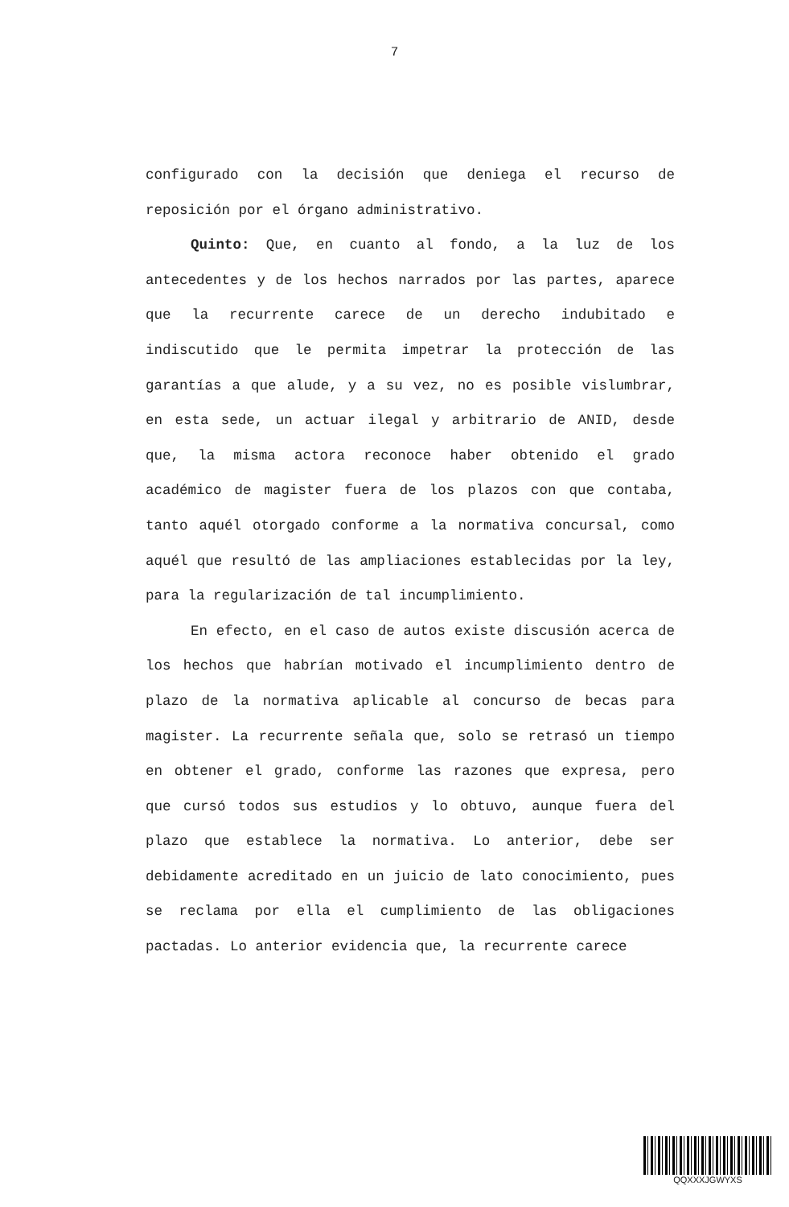7
configurado con la decisión que deniega el recurso de reposición por el órgano administrativo.
Quinto: Que, en cuanto al fondo, a la luz de los antecedentes y de los hechos narrados por las partes, aparece que la recurrente carece de un derecho indubitado e indiscutido que le permita impetrar la protección de las garantías a que alude, y a su vez, no es posible vislumbrar, en esta sede, un actuar ilegal y arbitrario de ANID, desde que, la misma actora reconoce haber obtenido el grado académico de magister fuera de los plazos con que contaba, tanto aquél otorgado conforme a la normativa concursal, como aquél que resultó de las ampliaciones establecidas por la ley, para la regularización de tal incumplimiento.
En efecto, en el caso de autos existe discusión acerca de los hechos que habrían motivado el incumplimiento dentro de plazo de la normativa aplicable al concurso de becas para magister. La recurrente señala que, solo se retrasó un tiempo en obtener el grado, conforme las razones que expresa, pero que cursó todos sus estudios y lo obtuvo, aunque fuera del plazo que establece la normativa. Lo anterior, debe ser debidamente acreditado en un juicio de lato conocimiento, pues se reclama por ella el cumplimiento de las obligaciones pactadas. Lo anterior evidencia que, la recurrente carece
QQXXXJGWYXS